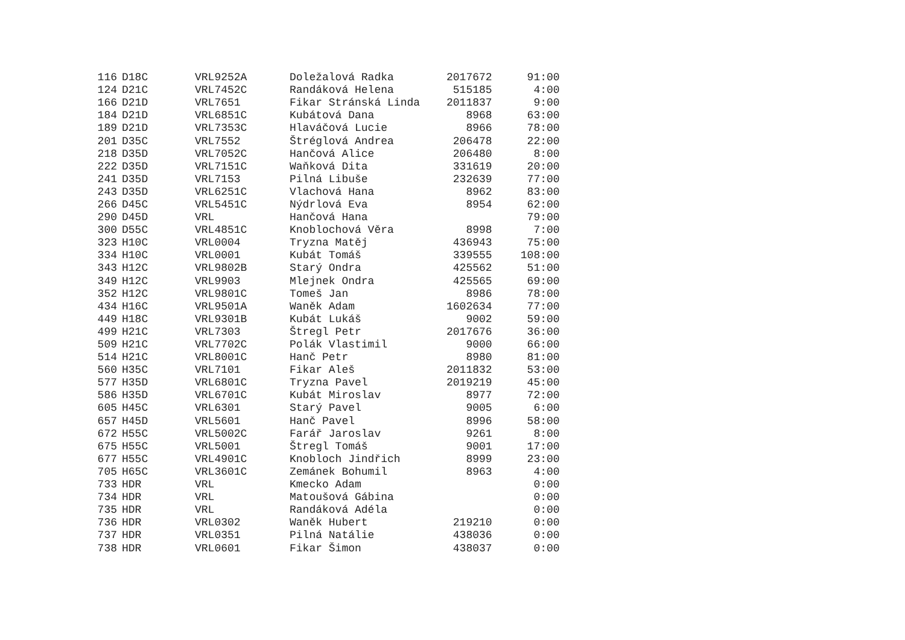| 116 | D18C | VRL9252A | Doležalová Radka | 2017672 | 91:00 |
| 124 | D21C | VRL7452C | Randáková Helena | 515185 | 4:00 |
| 166 | D21D | VRL7651 | Fikar Stránská Linda | 2011837 | 9:00 |
| 184 | D21D | VRL6851C | Kubátová Dana | 8968 | 63:00 |
| 189 | D21D | VRL7353C | Hlaváčová Lucie | 8966 | 78:00 |
| 201 | D35C | VRL7552 | Štréglová Andrea | 206478 | 22:00 |
| 218 | D35D | VRL7052C | Hančová Alice | 206480 | 8:00 |
| 222 | D35D | VRL7151C | Waňková Dita | 331619 | 20:00 |
| 241 | D35D | VRL7153 | Pilná Libuše | 232639 | 77:00 |
| 243 | D35D | VRL6251C | Vlachová Hana | 8962 | 83:00 |
| 266 | D45C | VRL5451C | Nýdrlová Eva | 8954 | 62:00 |
| 290 | D45D | VRL | Hančová Hana | | 79:00 |
| 300 | D55C | VRL4851C | Knoblochová Věra | 8998 | 7:00 |
| 323 | H10C | VRL0004 | Tryzna Matěj | 436943 | 75:00 |
| 334 | H10C | VRL0001 | Kubát Tomáš | 339555 | 108:00 |
| 343 | H12C | VRL9802B | Starý Ondra | 425562 | 51:00 |
| 349 | H12C | VRL9903 | Mlejnek Ondra | 425565 | 69:00 |
| 352 | H12C | VRL9801C | Tomeš Jan | 8986 | 78:00 |
| 434 | H16C | VRL9501A | Waněk Adam | 1602634 | 77:00 |
| 449 | H18C | VRL9301B | Kubát Lukáš | 9002 | 59:00 |
| 499 | H21C | VRL7303 | Štregl Petr | 2017676 | 36:00 |
| 509 | H21C | VRL7702C | Polák Vlastimil | 9000 | 66:00 |
| 514 | H21C | VRL8001C | Hanč Petr | 8980 | 81:00 |
| 560 | H35C | VRL7101 | Fikar Aleš | 2011832 | 53:00 |
| 577 | H35D | VRL6801C | Tryzna Pavel | 2019219 | 45:00 |
| 586 | H35D | VRL6701C | Kubát Miroslav | 8977 | 72:00 |
| 605 | H45C | VRL6301 | Starý Pavel | 9005 | 6:00 |
| 657 | H45D | VRL5601 | Hanč Pavel | 8996 | 58:00 |
| 672 | H55C | VRL5002C | Farář Jaroslav | 9261 | 8:00 |
| 675 | H55C | VRL5001 | Štregl Tomáš | 9001 | 17:00 |
| 677 | H55C | VRL4901C | Knobloch Jindřich | 8999 | 23:00 |
| 705 | H65C | VRL3601C | Zemánek Bohumil | 8963 | 4:00 |
| 733 | HDR | VRL | Kmecko Adam | | 0:00 |
| 734 | HDR | VRL | Matoušová Gábina | | 0:00 |
| 735 | HDR | VRL | Randáková Adéla | | 0:00 |
| 736 | HDR | VRL0302 | Waněk Hubert | 219210 | 0:00 |
| 737 | HDR | VRL0351 | Pilná Natálie | 438036 | 0:00 |
| 738 | HDR | VRL0601 | Fikar Šimon | 438037 | 0:00 |